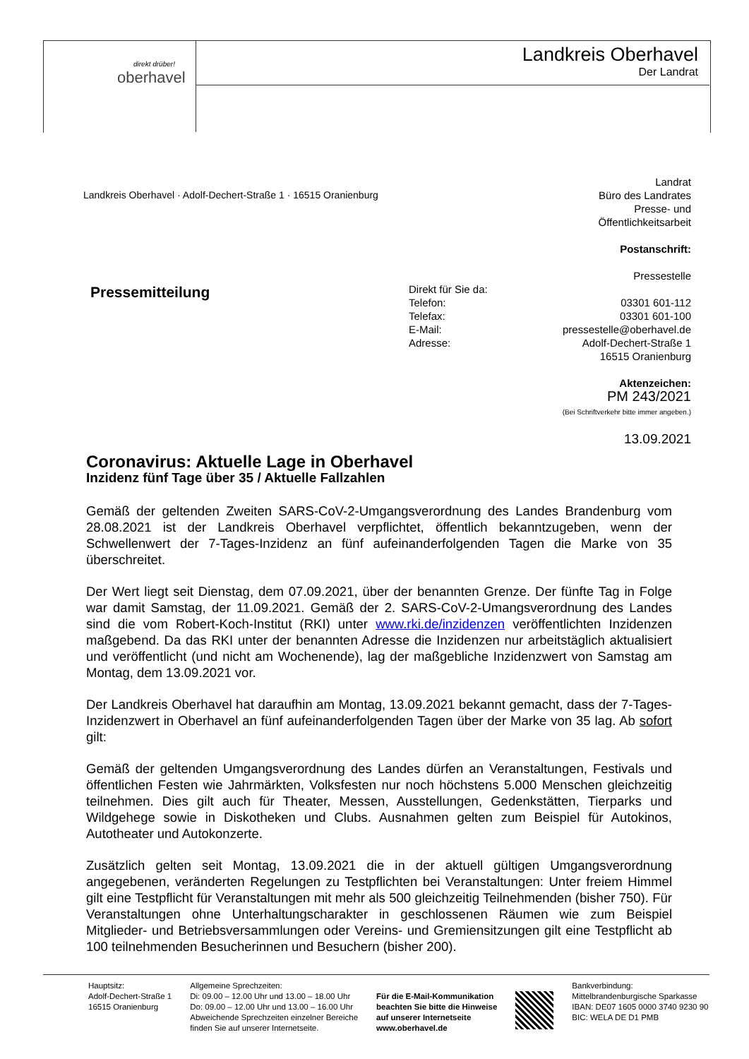oberhavel
direkt drüber!
Landkreis Oberhavel
Der Landrat
Landkreis Oberhavel · Adolf-Dechert-Straße 1 · 16515 Oranienburg
Landrat
Büro des Landrates
Presse- und
Öffentlichkeitsarbeit
Postanschrift:
Pressestelle
Direkt für Sie da:
Telefon:
Telefax:
E-Mail:
Adresse:
03301 601-112
03301 601-100
pressestelle@oberhavel.de
Adolf-Dechert-Straße 1
16515 Oranienburg
Aktenzeichen:
PM 243/2021
(Bei Schriftverkehr bitte immer angeben.)
13.09.2021
Pressemitteilung
Coronavirus: Aktuelle Lage in Oberhavel
Inzidenz fünf Tage über 35 / Aktuelle Fallzahlen
Gemäß der geltenden Zweiten SARS-CoV-2-Umgangsverordnung des Landes Brandenburg vom 28.08.2021 ist der Landkreis Oberhavel verpflichtet, öffentlich bekanntzugeben, wenn der Schwellenwert der 7-Tages-Inzidenz an fünf aufeinanderfolgenden Tagen die Marke von 35 überschreitet.
Der Wert liegt seit Dienstag, dem 07.09.2021, über der benannten Grenze. Der fünfte Tag in Folge war damit Samstag, der 11.09.2021. Gemäß der 2. SARS-CoV-2-Umangsverordnung des Landes sind die vom Robert-Koch-Institut (RKI) unter www.rki.de/inzidenzen veröffentlichten Inzidenzen maßgebend. Da das RKI unter der benannten Adresse die Inzidenzen nur arbeitstäglich aktualisiert und veröffentlicht (und nicht am Wochenende), lag der maßgebliche Inzidenzwert von Samstag am Montag, dem 13.09.2021 vor.
Der Landkreis Oberhavel hat daraufhin am Montag, 13.09.2021 bekannt gemacht, dass der 7-Tages-Inzidenzwert in Oberhavel an fünf aufeinanderfolgenden Tagen über der Marke von 35 lag. Ab sofort gilt:
Gemäß der geltenden Umgangsverordnung des Landes dürfen an Veranstaltungen, Festivals und öffentlichen Festen wie Jahrmärkten, Volksfesten nur noch höchstens 5.000 Menschen gleichzeitig teilnehmen. Dies gilt auch für Theater, Messen, Ausstellungen, Gedenkstätten, Tierparks und Wildgehege sowie in Diskotheken und Clubs. Ausnahmen gelten zum Beispiel für Autokinos, Autotheater und Autokonzerte.
Zusätzlich gelten seit Montag, 13.09.2021 die in der aktuell gültigen Umgangsverordnung angegebenen, veränderten Regelungen zu Testpflichten bei Veranstaltungen: Unter freiem Himmel gilt eine Testpflicht für Veranstaltungen mit mehr als 500 gleichzeitig Teilnehmenden (bisher 750). Für Veranstaltungen ohne Unterhaltungscharakter in geschlossenen Räumen wie zum Beispiel Mitglieder- und Betriebsversammlungen oder Vereins- und Gremiensitzungen gilt eine Testpflicht ab 100 teilnehmenden Besucherinnen und Besuchern (bisher 200).
Hauptsitz:
Adolf-Dechert-Straße 1
16515 Oranienburg
Allgemeine Sprechzeiten:
Di: 09.00 – 12.00 Uhr und 13.00 – 18.00 Uhr
Do: 09.00 – 12.00 Uhr und 13.00 – 16.00 Uhr
Abweichende Sprechzeiten einzelner Bereiche
finden Sie auf unserer Internetseite.
Für die E-Mail-Kommunikation
beachten Sie bitte die Hinweise
auf unserer Internetseite
www.oberhavel.de
Bankverbindung:
Mittelbrandenburgische Sparkasse
IBAN: DE07 1605 0000 3740 9230 90
BIC: WELA DE D1 PMB